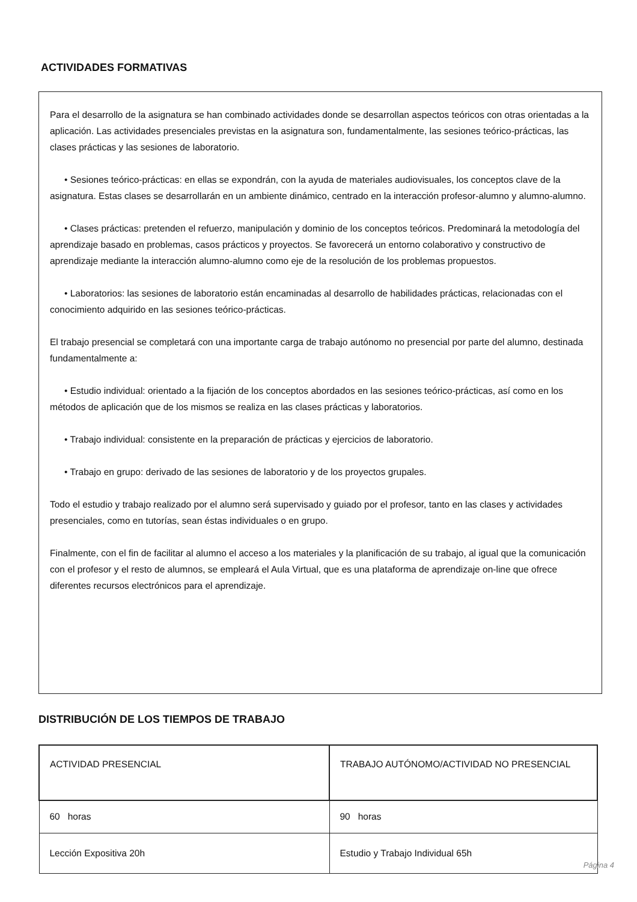ACTIVIDADES FORMATIVAS
Para el desarrollo de la asignatura se han combinado actividades donde se desarrollan aspectos teóricos con otras orientadas a la aplicación. Las actividades presenciales previstas en la asignatura son, fundamentalmente, las sesiones teórico-prácticas, las clases prácticas y las sesiones de laboratorio.
• Sesiones teórico-prácticas: en ellas se expondrán, con la ayuda de materiales audiovisuales, los conceptos clave de la asignatura. Estas clases se desarrollarán en un ambiente dinámico, centrado en la interacción profesor-alumno y alumno-alumno.
• Clases prácticas: pretenden el refuerzo, manipulación y dominio de los conceptos teóricos. Predominará la metodología del aprendizaje basado en problemas, casos prácticos y proyectos. Se favorecerá un entorno colaborativo y constructivo de aprendizaje mediante la interacción alumno-alumno como eje de la resolución de los problemas propuestos.
• Laboratorios: las sesiones de laboratorio están encaminadas al desarrollo de habilidades prácticas, relacionadas con el conocimiento adquirido en las sesiones teórico-prácticas.
El trabajo presencial se completará con una importante carga de trabajo autónomo no presencial por parte del alumno, destinada fundamentalmente a:
• Estudio individual: orientado a la fijación de los conceptos abordados en las sesiones teórico-prácticas, así como en los métodos de aplicación que de los mismos se realiza en las clases prácticas y laboratorios.
• Trabajo individual: consistente en la preparación de prácticas y ejercicios de laboratorio.
• Trabajo en grupo: derivado de las sesiones de laboratorio y de los proyectos grupales.
Todo el estudio y trabajo realizado por el alumno será supervisado y guiado por el profesor, tanto en las clases y actividades presenciales, como en tutorías, sean éstas individuales o en grupo.
Finalmente, con el fin de facilitar al alumno el acceso a los materiales y la planificación de su trabajo, al igual que la comunicación con el profesor y el resto de alumnos, se empleará el Aula Virtual, que es una plataforma de aprendizaje on-line que ofrece diferentes recursos electrónicos para el aprendizaje.
DISTRIBUCIÓN DE LOS TIEMPOS DE TRABAJO
| ACTIVIDAD PRESENCIAL | TRABAJO AUTÓNOMO/ACTIVIDAD NO PRESENCIAL |
| --- | --- |
| 60 horas | 90 horas |
| Lección Expositiva 20h | Estudio y Trabajo Individual 65h |
Página 4